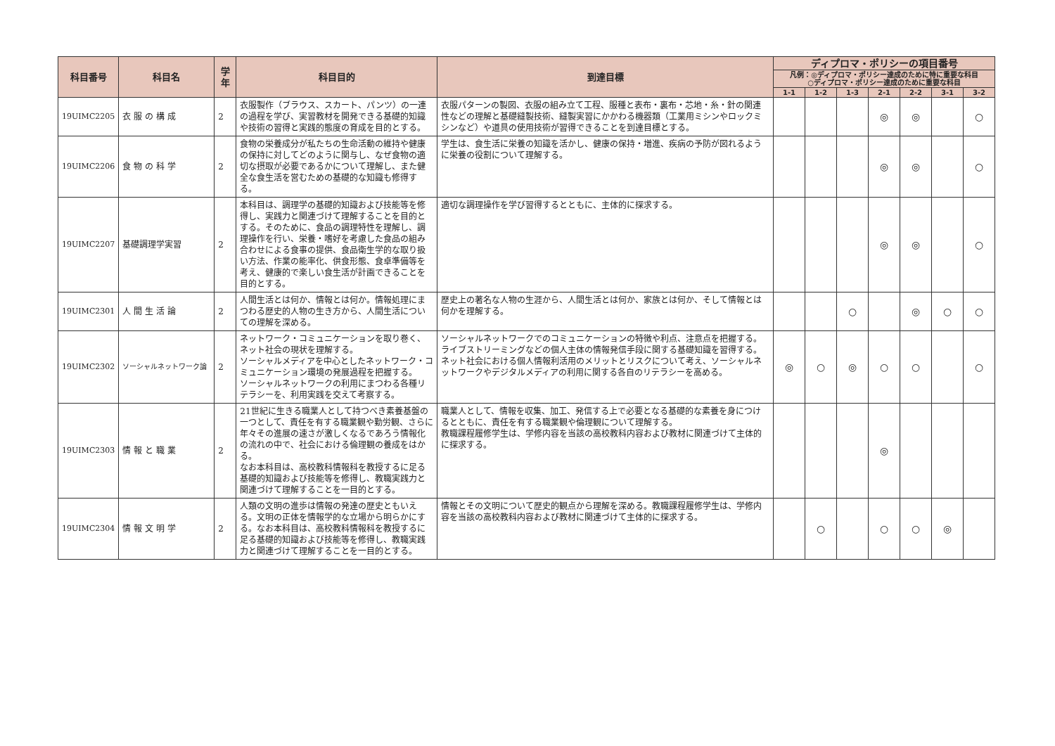| 科目番号 | 科目名 | 学年 | 科目目的 | 到達目標 | ディプロマ・ポリシーの項目番号 | | | | | | |
| --- | --- | --- | --- | --- | --- | --- | --- | --- | --- | --- | --- |
| | | | | | 凡例：◎ディプロマ・ポリシー達成のために特に重要な科目 ○ディプロマ・ポリシー達成のために重要な科目 | | | | | | |
| | | | | | 1-1 | 1-2 | 1-3 | 2-1 | 2-2 | 3-1 | 3-2 |
| 19UIMC2205 | 衣 服 の 構 成 | 2 | 衣服製作（ブラウス、スカート、パンツ）の一連の過程を学び、実習教材を開発できる基礎的知識や技術の習得と実践的態度の育成を目的とする。 | 衣服パターンの製図、衣服の組み立て工程、服種と表布・裏布・芯地・糸・針の関連性などの理解と基礎縫製技術、縫製実習にかかわる機器類（工業用ミシンやロックミシンなど）や道具の使用技術が習得できることを到達目標とする。 | | | | ◎ | ◎ | | ○ |
| 19UIMC2206 | 食 物 の 科 学 | 2 | 食物の栄養成分が私たちの生命活動の維持や健康の保持に対してどのように関与し、なぜ食物の適切な摂取が必要であるかについて理解し、また健全な食生活を営むための基礎的な知識も修得する。 | 学生は、食生活に栄養の知識を活かし、健康の保持・増進、疾病の予防が図れるように栄養の役割について理解する。 | | | | ◎ | ◎ | | ○ |
| 19UIMC2207 | 基礎調理学実習 | 2 | 本科目は、調理学の基礎的知識および技能等を修得し、実践力と関連づけて理解することを目的とする。そのために、食品の調理特性を理解し、調理操作を行い、栄養・嗜好を考慮した食品の組み合わせによる食事の提供、食品衛生学的な取り扱い方法、作業の能率化、供食形態、食卓準備等を考え、健康的で楽しい食生活が計画できることを目的とする。 | 適切な調理操作を学び習得するとともに、主体的に探求する。 | | | | ◎ | ◎ | | ○ |
| 19UIMC2301 | 人 間 生 活 論 | 2 | 人間生活とは何か、情報とは何か。情報処理にまつわる歴史的人物の生き方から、人間生活についての理解を深める。 | 歴史上の著名な人物の生涯から、人間生活とは何か、家族とは何か、そして情報とは何かを理解する。 | | | ○ | | ◎ | ○ | ○ |
| 19UIMC2302 | ソーシャルネットワーク論 | 2 | ネットワーク・コミュニケーションを取り巻く、ネット社会の現状を理解する。 ソーシャルメディアを中心としたネットワーク・コミュニケーション環境の発展過程を把握する。 ソーシャルネットワークの利用にまつわる各種リテラシーを、利用実践を交えて考察する。 | ソーシャルネットワークでのコミュニケーションの特徴や利点、注意点を把握する。 ライブストリーミングなどの個人主体の情報発信手段に関する基礎知識を習得する。 ネット社会における個人情報利活用のメリットとリスクについて考え、ソーシャルネットワークやデジタルメディアの利用に関する各自のリテラシーを高める。 | ◎ | ○ | ◎ | ○ | ○ | | ○ |
| 19UIMC2303 | 情 報 と 職 業 | 2 | 21世紀に生きる職業人として持つべき素養基盤の一つとして、責任を有する職業観や勤労観、さらに年々その進展の速さが激しくなるであろう情報化の流れの中で、社会における倫理観の養成をはかる。 なお本科目は、高校教科情報科を教授するに足る基礎的知識および技能等を修得し、教職実践力と関連づけて理解することを一目的とする。 | 職業人として、情報を収集、加工、発信する上で必要となる基礎的な素養を身につけるとともに、責任を有する職業観や倫理観について理解する。 教職課程履修学生は、学修内容を当該の高校教科内容および教材に関連づけて主体的に探求する。 | | | | ◎ | | | |
| 19UIMC2304 | 情 報 文 明 学 | 2 | 人類の文明の進歩は情報の発達の歴史ともいえる。文明の正体を情報学的な立場から明らかにする。なお本科目は、高校教科情報科を教授するに足る基礎的知識および技能等を修得し、教職実践力と関連づけて理解することを一目的とする。 | 情報とその文明について歴史的観点から理解を深める。教職課程履修学生は、学修内容を当該の高校教科内容および教材に関連づけて主体的に探求する。 | | ○ | | ○ | ○ | ◎ | |